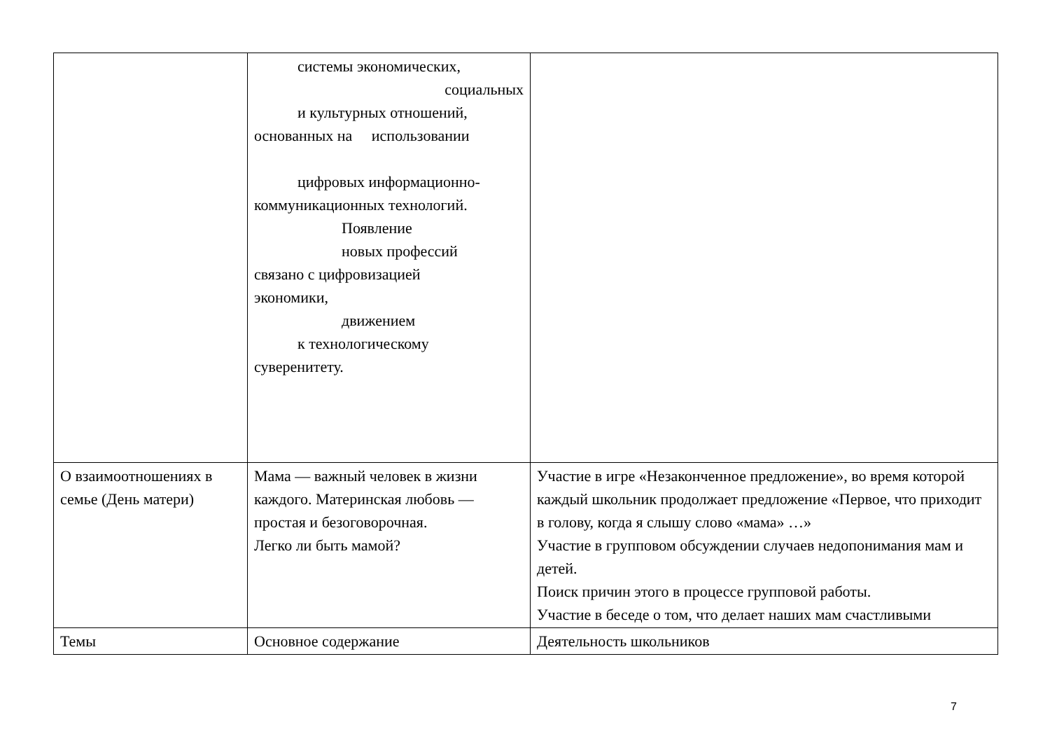| | системы экономических, социальных и культурных отношений, основанных на использовании цифровых информационно- коммуникационных технологий. Появление новых профессий связано с цифровизацией экономики, движением к технологическому суверенитету. | |
| О взаимоотношениях в семье (День матери) | Мама — важный человек в жизни каждого. Материнская любовь — простая и безоговорочная. Легко ли быть мамой? | Участие в игре «Незаконченное предложение», во время которой каждый школьник продолжает предложение «Первое, что приходит в голову, когда я слышу слово «мама» …» Участие в групповом обсуждении случаев недопонимания мам и детей. Поиск причин этого в процессе групповой работы. Участие в беседе о том, что делает наших мам счастливыми |
| Темы | Основное содержание | Деятельность школьников |
7